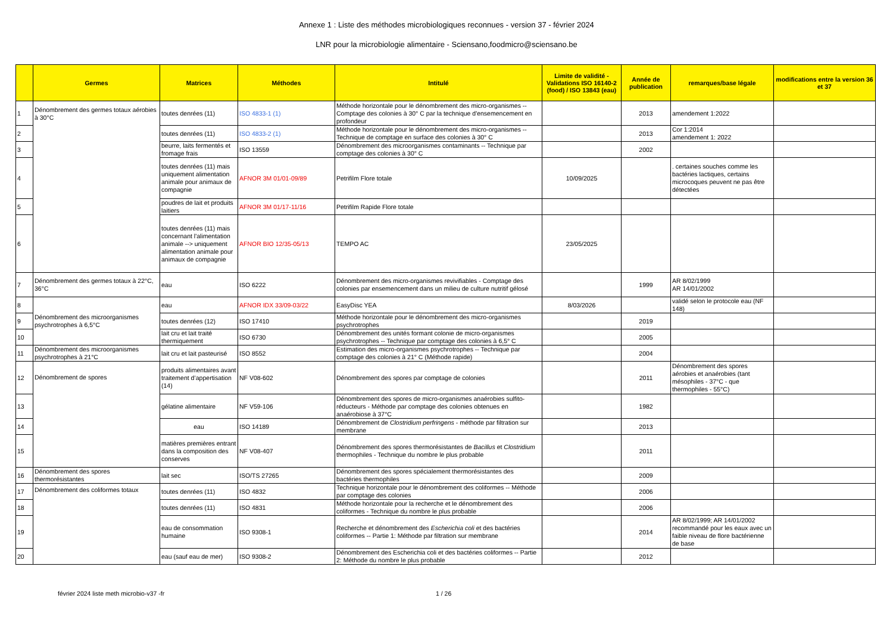Annexe 1 : Liste des méthodes microbiologiques reconnues - version 37 - février 2024
LNR pour la microbiologie alimentaire - Sciensano,foodmicro@sciensano.be
| | Germes | Matrices | Méthodes | Intitulé | Limite de validité - Validations ISO 16140-2 (food) / ISO 13843 (eau) | Année de publication | remarques/base légale | modifications entre la version 36 et 37 |
| --- | --- | --- | --- | --- | --- | --- | --- | --- |
| 1 | Dénombrement des germes totaux aérobies à 30°C | toutes denrées (11) | ISO 4833-1 (1) | Méthode horizontale pour le dénombrement des micro-organismes -- Comptage des colonies à 30° C par la technique d'ensemencement en profondeur | | 2013 | amendement 1:2022 | |
| 2 | | toutes denrées (11) | ISO 4833-2 (1) | Méthode horizontale pour le dénombrement des micro-organismes -- Technique de comptage en surface des colonies à 30° C | | 2013 | Cor 1:2014 amendement 1: 2022 | |
| 3 | | beurre, laits fermentés et fromage frais | ISO 13559 | Dénombrement des microorganismes contaminants -- Technique par comptage des colonies à 30° C | | 2002 | | |
| 4 | | toutes denrées (11) mais uniquement alimentation animale pour animaux de compagnie | AFNOR 3M 01/01-09/89 | Petrifilm Flore totale | 10/09/2025 | | . certaines souches comme les bactéries lactiques, certains microcoques peuvent ne pas être détectées | |
| 5 | | poudres de lait et produits laitiers | AFNOR 3M 01/17-11/16 | Petrifilm Rapide Flore totale | | | | |
| 6 | | toutes denrées (11) mais concernant l'alimentation animale --> uniquement alimentation animale pour animaux de compagnie | AFNOR BIO 12/35-05/13 | TEMPO AC | 23/05/2025 | | | |
| 7 | Dénombrement des germes totaux à 22°C, 36°C | eau | ISO 6222 | Dénombrement des micro-organismes revivifiables - Comptage des colonies par ensemencement dans un milieu de culture nutritif gélosé | | 1999 | AR 8/02/1999 AR 14/01/2002 | |
| 8 | Dénombrement des microorganismes psychrotrophes à 6,5°C | eau | AFNOR IDX 33/09-03/22 | EasyDisc YEA | 8/03/2026 | | validé selon le protocole eau (NF 148) | |
| 9 | | toutes denrées (12) | ISO 17410 | Méthode horizontale pour le dénombrement des micro-organismes psychrotrophes | | 2019 | | |
| 10 | | lait cru et lait traité thermiquement | ISO 6730 | Dénombrement des unités formant colonie de micro-organismes psychrotrophes -- Technique par comptage des colonies à 6,5° C | | 2005 | | |
| 11 | Dénombrement des microorganismes psychrotrophes à 21°C | lait cru et lait pasteurisé | ISO 8552 | Estimation des micro-organismes psychrotrophes -- Technique par comptage des colonies à 21° C (Méthode rapide) | | 2004 | | |
| 12 | Dénombrement de spores | produits alimentaires avant traitement d’appertisation (14) | NF V08-602 | Dénombrement des spores par comptage de colonies | | 2011 | Dénombrement des spores aérobies et anaérobies (tant mésophiles - 37°C - que thermophiles - 55°C) | |
| 13 | | gélatine alimentaire | NF V59-106 | Dénombrement des spores de micro-organismes anaérobies sulfito-réducteurs - Méthode par comptage des colonies obtenues en anaérobiose à 37°C | | 1982 | | |
| 14 | | eau | ISO 14189 | Dénombrement de Clostridium perfringens - méthode par filtration sur membrane | | 2013 | | |
| 15 | | matières premières entrant dans la composition des conserves | NF V08-407 | Dénombrement des spores thermorésistantes de Bacillus et Clostridium thermophiles - Technique du nombre le plus probable | | 2011 | | |
| 16 | Dénombrement des spores thermorésistantes | lait sec | ISO/TS 27265 | Dénombrement des spores spécialement thermorésistantes des bactéries thermophiles | | 2009 | | |
| 17 | Dénombrement des coliformes totaux | toutes denrées (11) | ISO 4832 | Technique horizontale pour le dénombrement des coliformes -- Méthode par comptage des colonies | | 2006 | | |
| 18 | | toutes denrées (11) | ISO 4831 | Méthode horizontale pour la recherche et le dénombrement des coliformes - Technique du nombre le plus probable | | 2006 | | |
| 19 | | eau de consommation humaine | ISO 9308-1 | Recherche et dénombrement des Escherichia coli et des bactéries coliformes -- Partie 1: Méthode par filtration sur membrane | | 2014 | AR 8/02/1999; AR 14/01/2002 recommandé pour les eaux avec un faible niveau de flore bactérienne de base | |
| 20 | | eau (sauf eau de mer) | ISO 9308-2 | Dénombrement des Escherichia coli et des bactéries coliformes -- Partie 2: Méthode du nombre le plus probable | | 2012 | | |
février 2024 liste meth microbio-v37 -fr 1 / 26